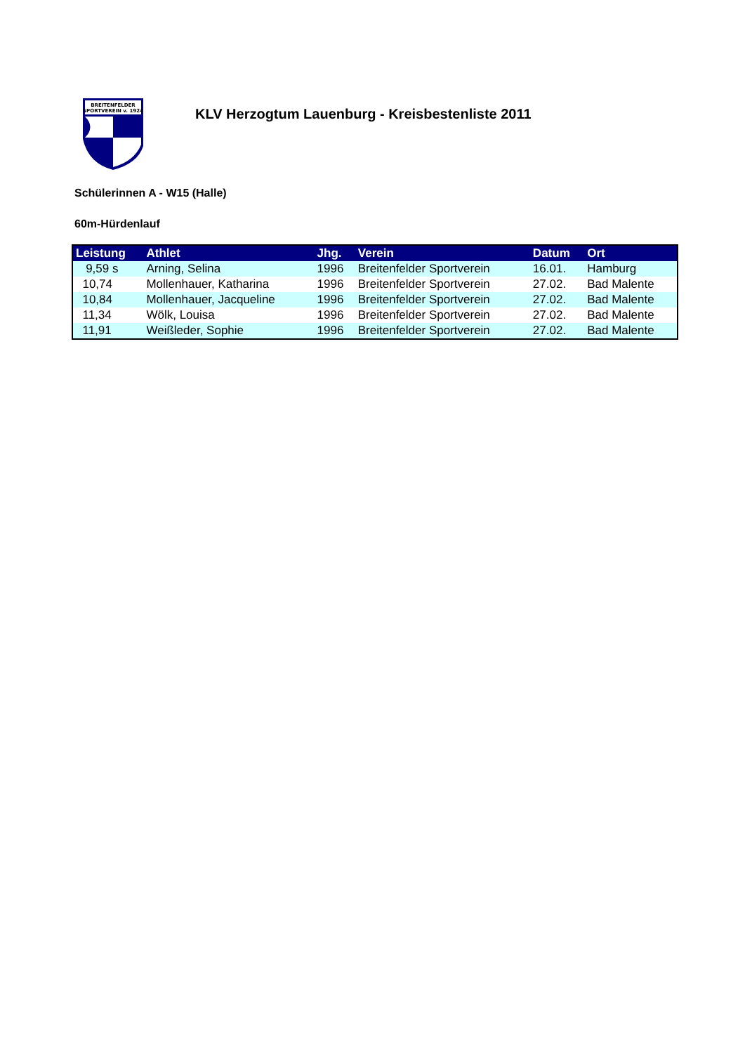BREITENFELDER
SPORTVEREIN v. 1924
KLV Herzogtum Lauenburg - Kreisbestenliste 2011
Schülerinnen A - W15 (Halle)
60m-Hürdenlauf
| Leistung | Athlet | Jhg. | Verein | Datum | Ort |
| --- | --- | --- | --- | --- | --- |
| 9,59 s | Arning, Selina | 1996 | Breitenfelder Sportverein | 16.01. | Hamburg |
| 10,74 | Mollenhauer, Katharina | 1996 | Breitenfelder Sportverein | 27.02. | Bad Malente |
| 10,84 | Mollenhauer, Jacqueline | 1996 | Breitenfelder Sportverein | 27.02. | Bad Malente |
| 11,34 | Wölk, Louisa | 1996 | Breitenfelder Sportverein | 27.02. | Bad Malente |
| 11,91 | Weißleder, Sophie | 1996 | Breitenfelder Sportverein | 27.02. | Bad Malente |